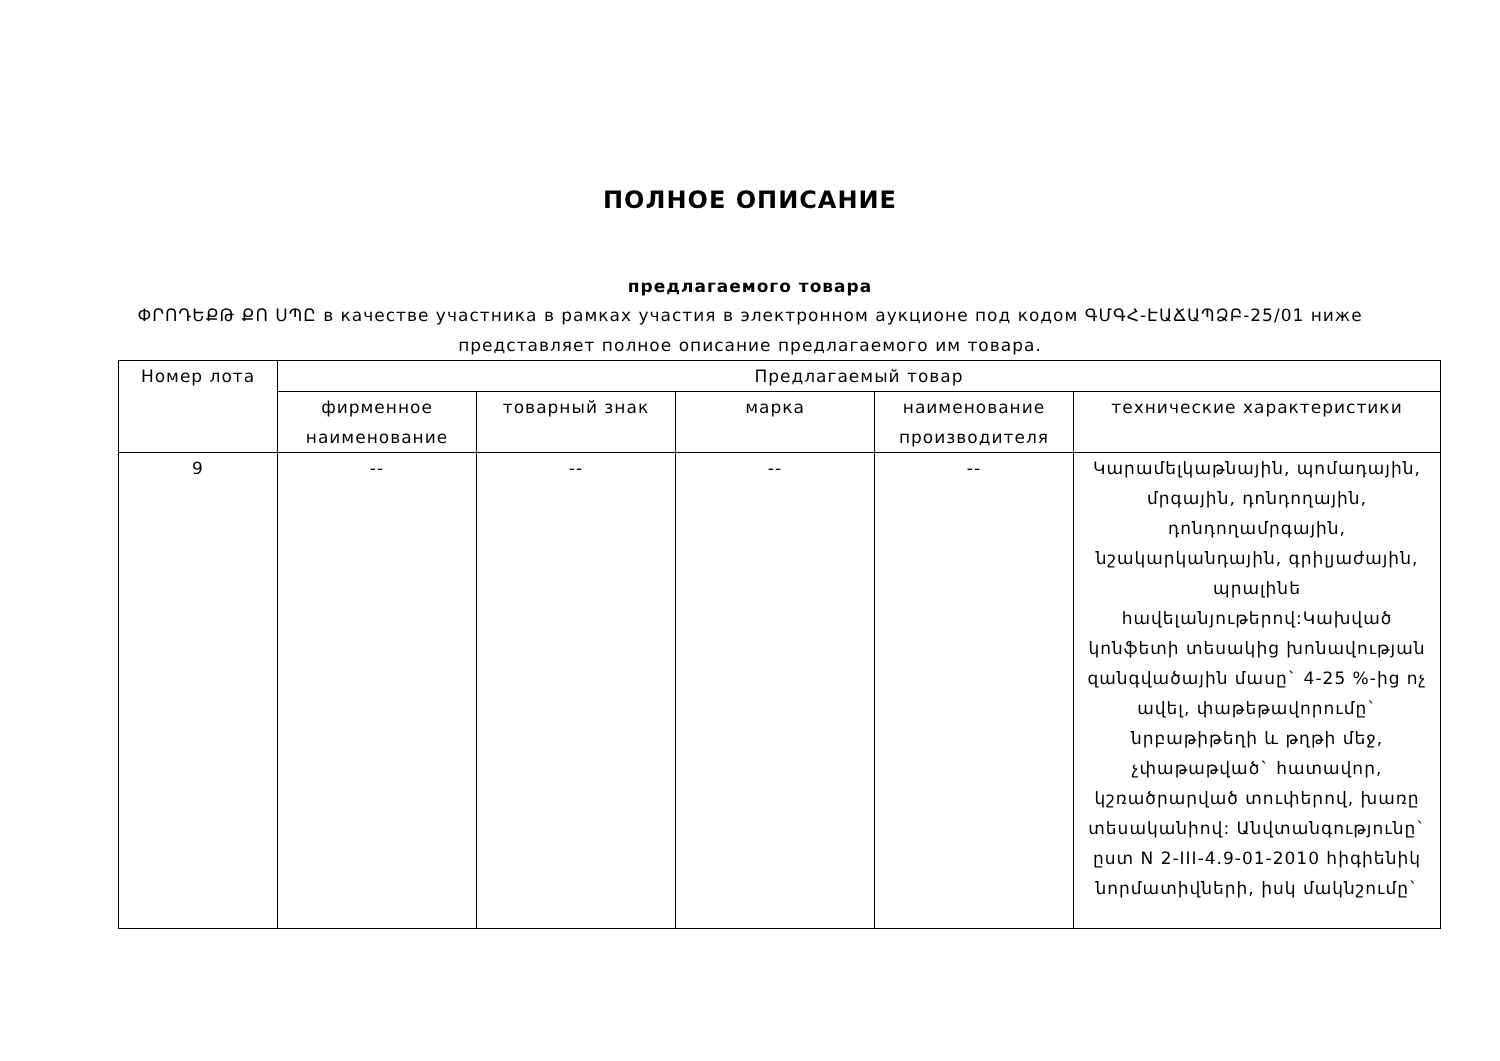ПОЛНОЕ ОПИСАНИЕ
предлагаемого товара
ՓՐՈԴԵՔԹ ՔՈ ՍՊԸ в качестве участника в рамках участия в электронном аукционе под кодом ԳՄԳՀ-ԷԱՃԱՊՁԲ-25/01 ниже представляет полное описание предлагаемого им товара.
| Номер лота | Предлагаемый товар | | | | |
| --- | --- | --- | --- | --- | --- |
| | фирменное наименование | товарный знак | марка | наименование производителя | технические характеристики |
| 9 | -- | -- | -- | -- | Կարամելկաթնային, պոմադային, մրգային, դոնդողային, դոնդողամրգային, նշակարկանդային, գրիլյաժային, պրալինե հավելանյութերով:Կախված կոնֆետի տեսակից խոնավության զանգվածային մասը` 4-25 %-ից ոչ ավել, փաթեթավորումը` նրբաթիթեղի և թղթի մեջ, չփաթաթված` հատավոր, կշռածրարված տուփերով, խառը տեսականիով: Անվտանգությունը` ըստ N 2-III-4.9-01-2010 հիգիենիկ նորմատիվների, իսկ մակնշումը` |